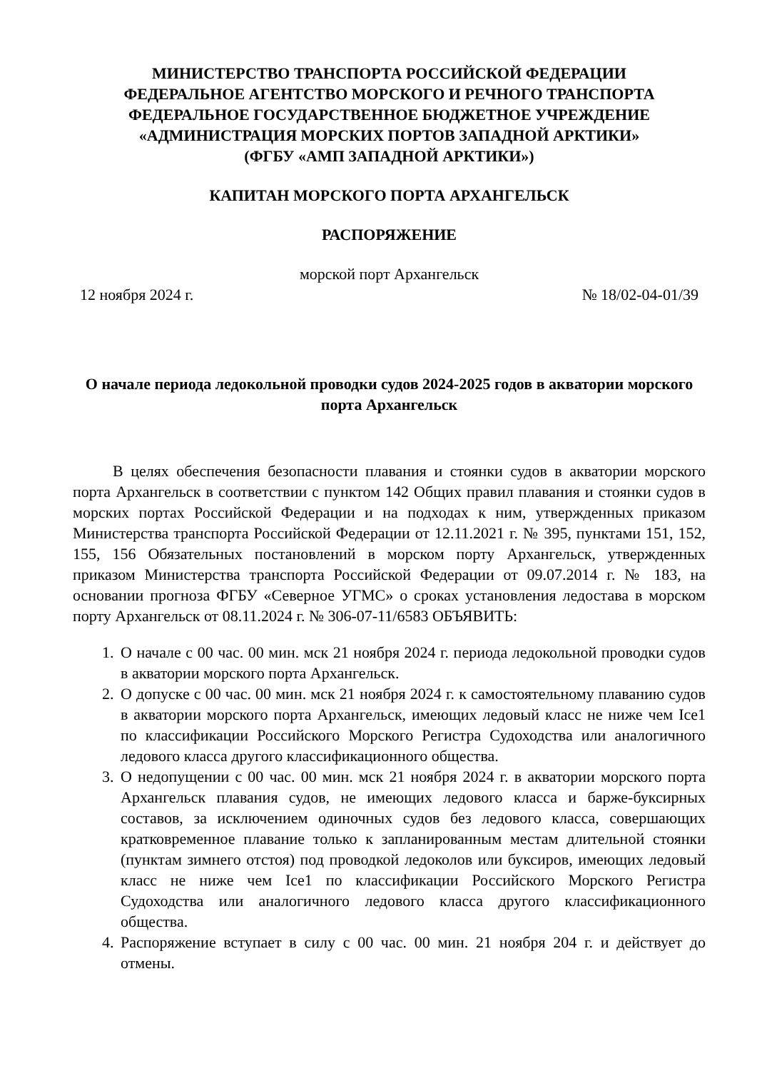МИНИСТЕРСТВО ТРАНСПОРТА РОССИЙСКОЙ ФЕДЕРАЦИИ
ФЕДЕРАЛЬНОЕ АГЕНТСТВО МОРСКОГО И РЕЧНОГО ТРАНСПОРТА
ФЕДЕРАЛЬНОЕ ГОСУДАРСТВЕННОЕ БЮДЖЕТНОЕ УЧРЕЖДЕНИЕ
«АДМИНИСТРАЦИЯ МОРСКИХ ПОРТОВ ЗАПАДНОЙ АРКТИКИ»
(ФГБУ «АМП ЗАПАДНОЙ АРКТИКИ»)
КАПИТАН МОРСКОГО ПОРТА АРХАНГЕЛЬСК
РАСПОРЯЖЕНИЕ
морской порт Архангельск
12 ноября 2024 г. № 18/02-04-01/39
О начале периода ледокольной проводки судов 2024-2025 годов в акватории морского порта Архангельск
В целях обеспечения безопасности плавания и стоянки судов в акватории морского порта Архангельск в соответствии с пунктом 142 Общих правил плавания и стоянки судов в морских портах Российской Федерации и на подходах к ним, утвержденных приказом Министерства транспорта Российской Федерации от 12.11.2021 г. № 395, пунктами 151, 152, 155, 156 Обязательных постановлений в морском порту Архангельск, утвержденных приказом Министерства транспорта Российской Федерации от 09.07.2014 г. № 183, на основании прогноза ФГБУ «Северное УГМС» о сроках установления ледостава в морском порту Архангельск от 08.11.2024 г. № 306-07-11/6583 ОБЪЯВИТЬ:
1. О начале с 00 час. 00 мин. мск 21 ноября 2024 г. периода ледокольной проводки судов в акватории морского порта Архангельск.
2. О допуске с 00 час. 00 мин. мск 21 ноября 2024 г. к самостоятельному плаванию судов в акватории морского порта Архангельск, имеющих ледовый класс не ниже чем Ice1 по классификации Российского Морского Регистра Судоходства или аналогичного ледового класса другого классификационного общества.
3. О недопущении с 00 час. 00 мин. мск 21 ноября 2024 г. в акватории морского порта Архангельск плавания судов, не имеющих ледового класса и барже-буксирных составов, за исключением одиночных судов без ледового класса, совершающих кратковременное плавание только к запланированным местам длительной стоянки (пунктам зимнего отстоя) под проводкой ледоколов или буксиров, имеющих ледовый класс не ниже чем Ice1 по классификации Российского Морского Регистра Судоходства или аналогичного ледового класса другого классификационного общества.
4. Распоряжение вступает в силу с 00 час. 00 мин. 21 ноября 204 г. и действует до отмены.